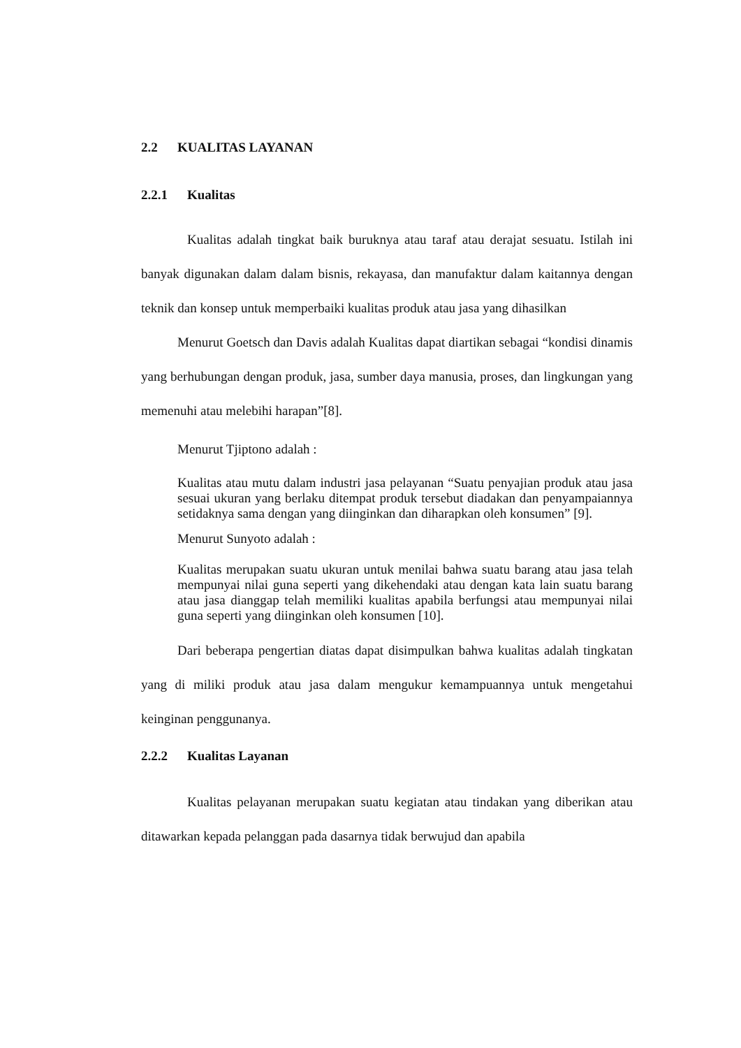2.2 KUALITAS LAYANAN
2.2.1 Kualitas
Kualitas adalah tingkat baik buruknya atau taraf atau derajat sesuatu. Istilah ini banyak digunakan dalam dalam bisnis, rekayasa, dan manufaktur dalam kaitannya dengan teknik dan konsep untuk memperbaiki kualitas produk atau jasa yang dihasilkan
Menurut Goetsch dan Davis adalah Kualitas dapat diartikan sebagai “kondisi dinamis yang berhubungan dengan produk, jasa, sumber daya manusia, proses, dan lingkungan yang memenuhi atau melebihi harapan”[8].
Menurut Tjiptono adalah :
Kualitas atau mutu dalam industri jasa pelayanan “Suatu penyajian produk atau jasa sesuai ukuran yang berlaku ditempat produk tersebut diadakan dan penyampaiannya setidaknya sama dengan yang diinginkan dan diharapkan oleh konsumen” [9].
Menurut Sunyoto adalah :
Kualitas merupakan suatu ukuran untuk menilai bahwa suatu barang atau jasa telah mempunyai nilai guna seperti yang dikehendaki atau dengan kata lain suatu barang atau jasa dianggap telah memiliki kualitas apabila berfungsi atau mempunyai nilai guna seperti yang diinginkan oleh konsumen [10].
Dari beberapa pengertian diatas dapat disimpulkan bahwa kualitas adalah tingkatan yang di miliki produk atau jasa dalam mengukur kemampuannya untuk mengetahui keinginan penggunanya.
2.2.2 Kualitas Layanan
Kualitas pelayanan merupakan suatu kegiatan atau tindakan yang diberikan atau ditawarkan kepada pelanggan pada dasarnya tidak berwujud dan apabila